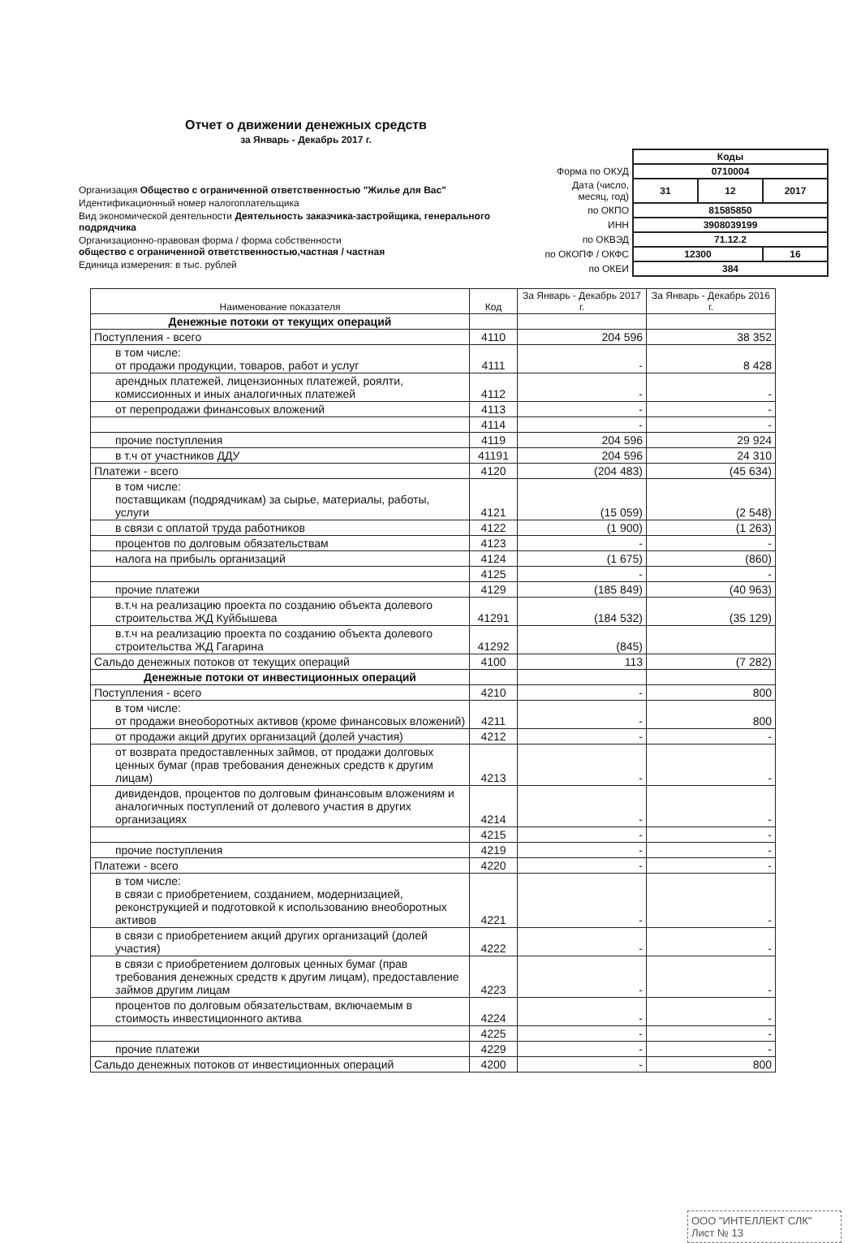Отчет о движении денежных средств
за Январь - Декабрь 2017 г.
Организация Общество с ограниченной ответственностью "Жилье для Вас"
Идентификационный номер налогоплательщика
Вид экономической деятельности Деятельность заказчика-застройщика, генерального подрядчика
Организационно-правовая форма / форма собственности
общество с ограниченной ответственностью,частная / частная
Единица измерения: в тыс. рублей
| | Коды | | |
| Форма по ОКУД | 0710004 | | |
| Дата (число, месяц, год) | 31 | 12 | 2017 |
| по ОКПО | 81585850 | | |
| ИНН | 3908039199 | | |
| по ОКВЭД | 71.12.2 | | |
| по ОКОПФ / ОКФС | 12300 | | 16 |
| по ОКЕИ | 384 | | |
| Наименование показателя | Код | За Январь - Декабрь 2017 г. | За Январь - Декабрь 2016 г. |
| --- | --- | --- | --- |
| Денежные потоки от текущих операций | | | |
| Поступления - всего | 4110 | 204 596 | 38 352 |
| в том числе: от продажи продукции, товаров, работ и услуг | 4111 | - | 8 428 |
| арендных платежей, лицензионных платежей, роялти, комиссионных и иных аналогичных платежей | 4112 | - | - |
| от перепродажи финансовых вложений | 4113 | - | - |
| | 4114 | - | - |
| прочие поступления | 4119 | 204 596 | 29 924 |
| в т.ч от участников ДДУ | 41191 | 204 596 | 24 310 |
| Платежи - всего | 4120 | (204 483) | (45 634) |
| в том числе: поставщикам (подрядчикам) за сырье, материалы, работы, услуги | 4121 | (15 059) | (2 548) |
| в связи с оплатой труда работников | 4122 | (1 900) | (1 263) |
| процентов по долговым обязательствам | 4123 | - | - |
| налога на прибыль организаций | 4124 | (1 675) | (860) |
| | 4125 | - | - |
| прочие платежи | 4129 | (185 849) | (40 963) |
| в.т.ч на реализацию проекта по созданию объекта долевого строительства ЖД Куйбышева | 41291 | (184 532) | (35 129) |
| в.т.ч на реализацию проекта по созданию объекта долевого строительства ЖД Гагарина | 41292 | (845) | |
| Сальдо денежных потоков от текущих операций | 4100 | 113 | (7 282) |
| Денежные потоки от инвестиционных операций | | | |
| Поступления - всего | 4210 | - | 800 |
| в том числе: от продажи внеоборотных активов (кроме финансовых вложений) | 4211 | - | 800 |
| от продажи акций других организаций (долей участия) | 4212 | - | - |
| от возврата предоставленных займов, от продажи долговых ценных бумаг (прав требования денежных средств к другим лицам) | 4213 | - | - |
| дивидендов, процентов по долговым финансовым вложениям и аналогичных поступлений от долевого участия в других организациях | 4214 | - | - |
| | 4215 | - | - |
| прочие поступления | 4219 | - | - |
| Платежи - всего | 4220 | - | - |
| в том числе: в связи с приобретением, созданием, модернизацией, реконструкцией и подготовкой к использованию внеоборотных активов | 4221 | - | - |
| в связи с приобретением акций других организаций (долей участия) | 4222 | - | - |
| в связи с приобретением долговых ценных бумаг (прав требования денежных средств к другим лицам), предоставление займов другим лицам | 4223 | - | - |
| процентов по долговым обязательствам, включаемым в стоимость инвестиционного актива | 4224 | - | - |
| | 4225 | - | - |
| прочие платежи | 4229 | - | - |
| Сальдо денежных потоков от инвестиционных операций | 4200 | - | 800 |
ООО "ИНТЕЛЛЕКТ СЛК"
Лист № 13